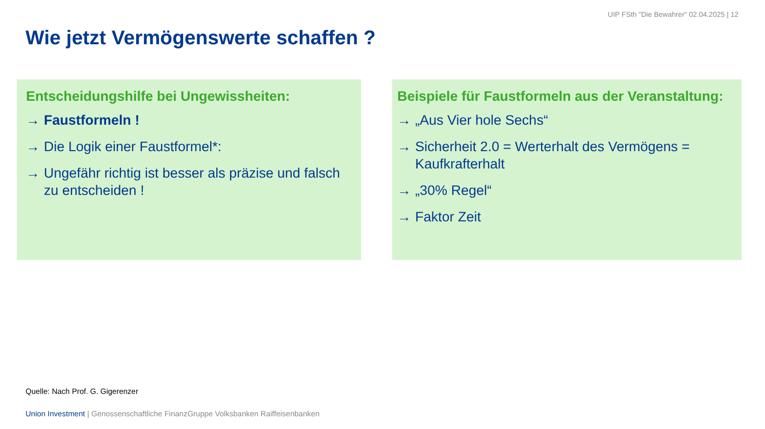UIP FSth "Die Bewahrer" 02.04.2025 | 12
Wie jetzt Vermögenswerte schaffen ?
Entscheidungshilfe bei Ungewissheiten:
→ Faustformeln !
→ Die Logik einer Faustformel*:
→ Ungefähr richtig ist besser als präzise und falsch zu entscheiden !
Beispiele für Faustformeln aus der Veranstaltung:
→ „Aus Vier hole Sechs“
→ Sicherheit 2.0 = Werterhalt des Vermögens = Kaufkrafterhalt
→ „30% Regel“
→ Faktor Zeit
Quelle: Nach Prof. G. Gigerenzer
Union Investment | Genossenschaftliche FinanzGruppe Volksbanken Raiffeisenbanken